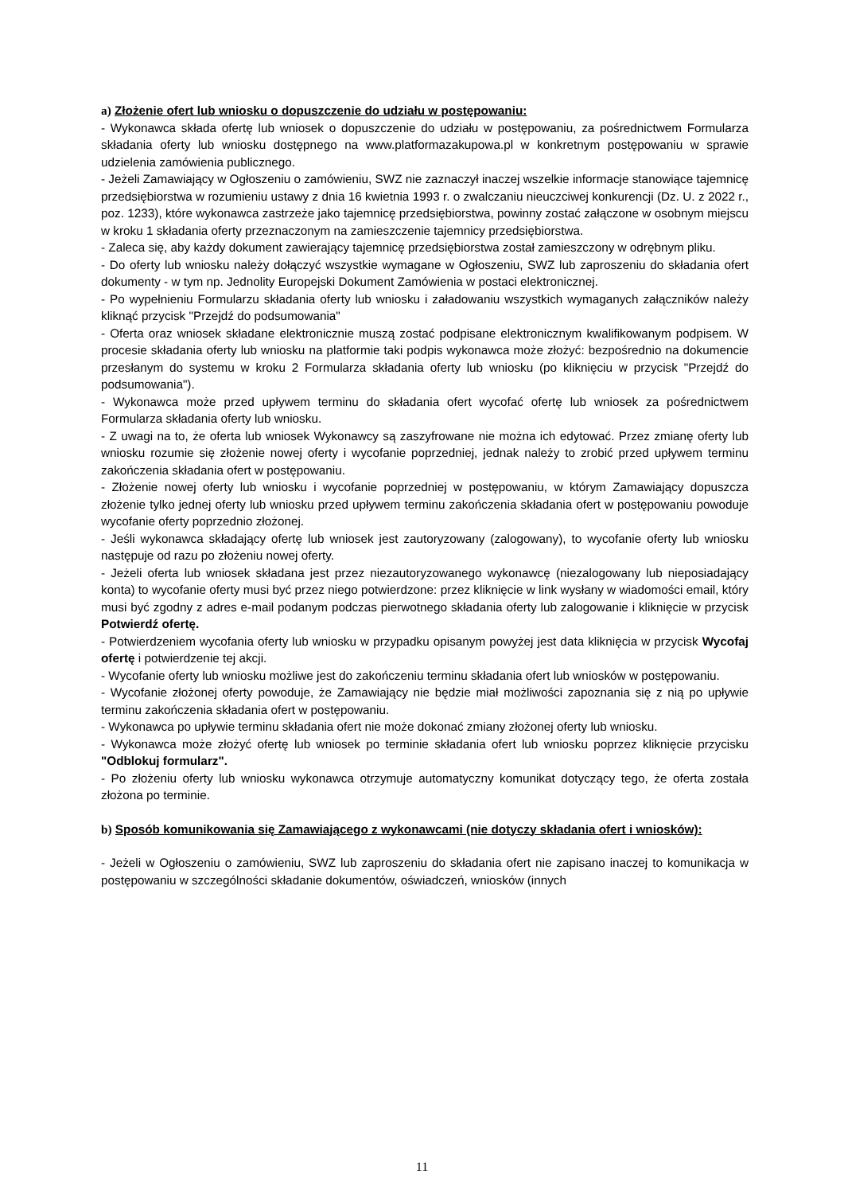a) Złożenie ofert lub wniosku o dopuszczenie do udziału w postępowaniu:
- Wykonawca składa ofertę lub wniosek o dopuszczenie do udziału w postępowaniu, za pośrednictwem Formularza składania oferty lub wniosku dostępnego na www.platformazakupowa.pl w konkretnym postępowaniu w sprawie udzielenia zamówienia publicznego.
- Jeżeli Zamawiający w Ogłoszeniu o zamówieniu, SWZ nie zaznaczył inaczej wszelkie informacje stanowiące tajemnicę przedsiębiorstwa w rozumieniu ustawy z dnia 16 kwietnia 1993 r. o zwalczaniu nieuczciwej konkurencji (Dz. U. z 2022 r., poz. 1233), które wykonawca zastrzeże jako tajemnicę przedsiębiorstwa, powinny zostać załączone w osobnym miejscu w kroku 1 składania oferty przeznaczonym na zamieszczenie tajemnicy przedsiębiorstwa.
- Zaleca się, aby każdy dokument zawierający tajemnicę przedsiębiorstwa został zamieszczony w odrębnym pliku.
- Do oferty lub wniosku należy dołączyć wszystkie wymagane w Ogłoszeniu, SWZ lub zaproszeniu do składania ofert dokumenty - w tym np. Jednolity Europejski Dokument Zamówienia w postaci elektronicznej.
- Po wypełnieniu Formularzu składania oferty lub wniosku i załadowaniu wszystkich wymaganych załączników należy kliknąć przycisk "Przejdź do podsumowania"
- Oferta oraz wniosek składane elektronicznie muszą zostać podpisane elektronicznym kwalifikowanym podpisem. W procesie składania oferty lub wniosku na platformie taki podpis wykonawca może złożyć: bezpośrednio na dokumencie przesłanym do systemu w kroku 2 Formularza składania oferty lub wniosku (po kliknięciu w przycisk "Przejdź do podsumowania").
- Wykonawca może przed upływem terminu do składania ofert wycofać ofertę lub wniosek za pośrednictwem Formularza składania oferty lub wniosku.
- Z uwagi na to, że oferta lub wniosek Wykonawcy są zaszyfrowane nie można ich edytować. Przez zmianę oferty lub wniosku rozumie się złożenie nowej oferty i wycofanie poprzedniej, jednak należy to zrobić przed upływem terminu zakończenia składania ofert w postępowaniu.
- Złożenie nowej oferty lub wniosku i wycofanie poprzedniej w postępowaniu, w którym Zamawiający dopuszcza złożenie tylko jednej oferty lub wniosku przed upływem terminu zakończenia składania ofert w postępowaniu powoduje wycofanie oferty poprzednio złożonej.
- Jeśli wykonawca składający ofertę lub wniosek jest zautoryzowany (zalogowany), to wycofanie oferty lub wniosku następuje od razu po złożeniu nowej oferty.
- Jeżeli oferta lub wniosek składana jest przez niezautoryzowanego wykonawcę (niezalogowany lub nieposiadający konta) to wycofanie oferty musi być przez niego potwierdzone: przez kliknięcie w link wysłany w wiadomości email, który musi być zgodny z adres e-mail podanym podczas pierwotnego składania oferty lub zalogowanie i kliknięcie w przycisk Potwierdź ofertę.
- Potwierdzeniem wycofania oferty lub wniosku w przypadku opisanym powyżej jest data kliknięcia w przycisk Wycofaj ofertę i potwierdzenie tej akcji.
- Wycofanie oferty lub wniosku możliwe jest do zakończeniu terminu składania ofert lub wniosków w postępowaniu.
- Wycofanie złożonej oferty powoduje, że Zamawiający nie będzie miał możliwości zapoznania się z nią po upływie terminu zakończenia składania ofert w postępowaniu.
- Wykonawca po upływie terminu składania ofert nie może dokonać zmiany złożonej oferty lub wniosku.
- Wykonawca może złożyć ofertę lub wniosek po terminie składania ofert lub wniosku poprzez kliknięcie przycisku "Odblokuj formularz".
- Po złożeniu oferty lub wniosku wykonawca otrzymuje automatyczny komunikat dotyczący tego, że oferta została złożona po terminie.
b) Sposób komunikowania się Zamawiającego z wykonawcami (nie dotyczy składania ofert i wniosków):
- Jeżeli w Ogłoszeniu o zamówieniu, SWZ lub zaproszeniu do składania ofert nie zapisano inaczej to komunikacja w postępowaniu w szczególności składanie dokumentów, oświadczeń, wniosków (innych
11